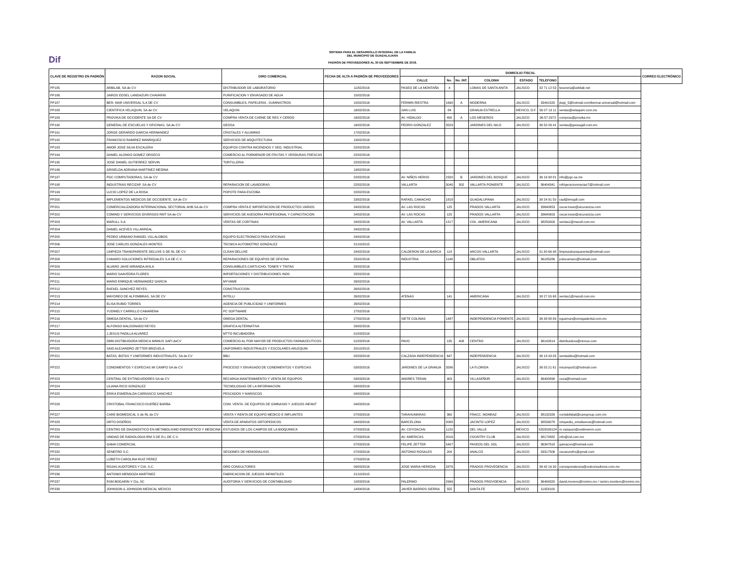Dif
SISTEMA PARA EL DESARROLLO INTEGRAL DE LA FAMILIA
DEL MUNICIPIO DE GUADALAJARA
PADRÓN DE PROVEEDORES AL 30 DE SEPTIEMBRE DE 2018.
| CLAVE DE REGISTRO EN PADRÓN | RAZON SOCIAL | GIRO COMERCIAL | FECHA DE ALTA A PADRÓN DE PROVEEDORES | DOMICILIO FISCAL | | | | | | | CORREO ELECTRÓNICO |
| --- | --- | --- | --- | --- | --- | --- | --- | --- | --- | --- | --- |
| | | | | CALLE | No. | No. INT. | COLONIA | ESTADO | TELEFONO | | |
| PP185 | ARBILAB, SA de CV | DISTRIBUIDOR DE LABORATORIO | 11/02/2016 | PASEO DE LA MONTAÑA | 4 | | LOMAS DE SANTA ANITA | JALISCO | 32 71 12 53 | tesoreria@arbilab.net | |
| PP186 | JAIROS EDSEL LANDAZURI CHAVARIN | PURIFICACION Y ENVASADO DE AGUA | 15/02/2016 | | | | | | | | |
| PP187 | BER- MAR UNIVERSAL S.A DE CV | CONSUMIBLES, PAPELERIA , SUMINISTROS | 15/02/2016 | FERMIN RIESTRA | 1690 | A | MODERNA | JALISCO | 33441520 | jluigi_5@hotmail.com/bermar.universal@hotmail.com | |
| PP188 | CIENTIFICA VELAQUIN, SA de CV | VELAQUIN | 16/02/2016 | SAN LUIS | 84 | | GRANJA ESTRELLA | MEXICO, D.F. | 56 07 13 11 | ventas@velaquim.com.mx | |
| PP189 | PROVIKA DE OCCIDENTE SA DE CV | COMPRA VENTA DE CARNE DE RES Y CERDO | 16/02/2016 | AV. HIDALGO | 495 | A | LOS MESEROS | JALISCO | 36-57-2072 | compras@provika.mx | |
| PP190 | GENERAL DE ESCUELAS Y OFICINAS, SA de CV | GEOSA | 16/02/2016 | PEDRO GONZALEZ | 3529 | | JARDINES DEL NILO | JALISCO | 36 50 26 41 | ventas@geosagdl.com.mx | |
| PP191 | JORGE GERARDO GARCIA HERNANDEZ | CRISTALES Y ALUMINIO | 17/02/2016 | | | | | | | | |
| PP192 | FRANCISCO RAMIREZ MANRIQUEZ | SERVICIOS DE ARQUITECTURA | 19/02/2016 | | | | | | | | |
| PP193 | AMOR JOSE SILVA ESCALERA | EQUIPOS CONTRA INCENDIOS Y SEG. INDUSTRIAL | 22/02/2016 | | | | | | | | |
| PP194 | DANIEL ALONSO GOMEZ OROZCO | COMERCIO AL PORMENOR DE FRUTAS Y VERDURAS FRESCAS | 22/02/2016 | | | | | | | | |
| PP195 | JOSE DANIEL GUTIERREZ SERVIN | TORTILLERIA | 22/02/2016 | | | | | | | | |
| PP196 | GRISELDA ADRIANA MARTINEZ MEDINA | | 19/02/2016 | | | | | | | | |
| PP197 | PGC COMPUTADORAS, SA de CV | | 22/02/2016 | AV. NIÑOS HEROS | 2320 | B | JARDINES DEL BOSQUE | JALISCO | 36 16 98 81 | info@pgc-sa.mx | |
| PP198 | INDUSTRIAS RECIZAP, SA de CV | REPARACION DE LAVADORAS | 22/02/2016 | VALLARTA | 3040 | 302 | VALLARTA PONIENTE | JALISCO | 36404341 | refrigeracionmacias7@hotmail.com | |
| PP199 | LUCIO LOPEZ DE LA ROSA | POPOTE PARA ESCOBA | 22/02/2016 | | | | | | | | |
| PP200 | IMPLEMENTOS MEDICOS DE OCCIDENTE, SA de CV | | 23/02/2016 | RAFAEL CAMACHO | 1818 | | GUADALUPANA | JALISCO | 38 24 91 50 | raul@imogdl.com | |
| PP201 | COMERCIALIZADORA INTERNACIONAL SECTORIAL AHB SA de CV | COMPRA VENTA E IMPORTACION DE PRODUCTOS VARIOS | 24/02/2016 | AV. LAS ROCAS | 125 | | PRADOS VALLARTA | JALISCO | 33640653 | oscar.tovar@sicuranzza.com | |
| PP202 | COMIND Y SERVICIOS DIVERSOS RMT SA de CV | SERVICIOS DE ASESORIA PROFESIONAL Y CAPACITACION | 24/02/2016 | AV. LAS ROCAS | 125 | | PRADOS VALLARTA | JALISCO | 33640653 | oscar.tovar@sicuranzza.com | |
| PP203 | MARULL S.A | VENTAS DE CORTINAS | 24/02/2016 | AV. VALLARTA | 1217 | | COL. AMERICANA | JALISCO | 38250009 | ventas1@marull.com.mx | |
| PP204 | DANIEL ACEVES VILLARREAL | | 24/02/2016 | | | | | | | | |
| PP205 | PEDRO URBANO RANGEL VILLALOBOS | EQUIPO ELECTRONICO PARA OFICINAS | 24/02/2016 | | | | | | | | |
| PP206 | JOSE CARLOS GONZALES MONTES | TECNICA AUTOMOTRIZ GONZALEZ | 21/10/2015 | | | | | | | | |
| PP207 | LIMPIEZA TRANSPARENTE DELUXE S DE RL DE CV | CLEAN DELUXE | 24/02/2016 | CALDERON DE LA BARCA | 118 | | ARCOS VALLARTA | JALISCO | 31 80 66 98 | limpiezatransparente@hotmail.com | |
| PP208 | CAMARO SOLUCIONES INTREGALES S.A DE C.V. | REPARACIONES DE EQUIPOS DE OFICINA | 25/02/2016 | INDUSTRIA | 1148 | | OBLATOS | JALISCO | 36185286 | polocamaro@hotmail.com | |
| PP209 | ALVARO JAVIE MIRANDA AVILA | CONSUMIBLES CARTUCHO, TONER Y TINTAS | 25/02/2016 | | | | | | | | |
| PP210 | MARIO SAAVEDRA FLORES | IMPORTACIONES Y DISTRIBUCIONES INDS | 25/02/2016 | | | | | | | | |
| PP211 | MARIO ENRIQUE HERNANDEZ GARCIA | MYVAME | 26/02/2016 | | | | | | | | |
| PP212 | RAFAEL SANCHEZ REYES | CONSTRUCCION | 26/02/2016 | | | | | | | | |
| PP213 | MAYOREO DE ALFOMBRAS, SA DE CV | INTELLI | 26/02/2016 | ATENAS | 141 | | AMERICANA | JALISCO | 38 27 05 68 | ventas1@marull.com.mx | |
| PP214 | ELISA RUBIO TORRES | AGENCIA DE PUBLICIDAD Y UNIFORMES | 26/02/2016 | | | | | | | | |
| PP215 | YUDINELY CARRILLO CAMARENA | PC SOFTWARE | 27/02/2016 | | | | | | | | |
| PP216 | OMEGA DENTAL, SA de CV | OMEGA DENTAL | 27/02/2016 | SIETE COLINAS | 1487 | | INDEPENDENCIA PONIENTE | JALISCO | 36 38 88 89 | eguzman@omegadental.com.mx | |
| PP217 | ALFONSO MALDONADO REYES | GRAFICA ALTERNATIVA | 29/02/2016 | | | | | | | | |
| PP218 | J.JESUS PADILLA ALVAREZ | MTTO INCUBADORA | 01/03/2016 | | | | | | | | |
| PP219 | DMN DISTIBUIDORA MEDICA NINNUS SAPI deCV | COMERCIO AL POR MAYOR DE PRODUCTOS FARMACEUTICOS | 01/03/2016 | PAVO | 135 | 408 | CENTRO | JALISCO | 36142614 | distribuidora@ninnus.com | |
| PP220 | SAID ALEJANDRO ZETTER BRIZUELA | UNIFORMES INDUSTRIALES Y ESCOLARES ARLEQUIN | 20/10/2015 | | | | | | | | |
| PP221 | BATAS, BOTAS Y UNIFORMES INDUSTRIALES, SA de CV | BBU | 02/03/2016 | CALZADA INDEPENDENCIA | 647 | | INDEPENDENCIA | JALISCO | 36 18 43 05 | ventasbbu@hotmail.com | |
| PP222 | CONDIMENTOS Y ESPECIAS MI CAMPO SA de CV | PROCESO Y ENVASADO DE CONDIMENTOS Y ESPECIAS | 03/03/2016 | JARDINES DE LA GRANJA | 3586 | | LA FLORIDA | JALISCO | 36 55 21 61 | micampo01@hotmail.com | |
| PP223 | CENTRAL DE EXTINGUIDORES SA de CV | RECARGA MANTENIMIENTO Y VENTA DE EQUIPOS | 03/03/2016 | ANDRES TERAN | 903 | | VILLASEÑOR | JALISCO | 36400898 | cexa@hotmail.com | |
| PP224 | LILIANA RICO GONZALEZ | TECNOLOGIAS DE LA INFORMACION | 03/03/2016 | | | | | | | | |
| PP225 | ERIKA ESMERALDA CARRASCO SANCHEZ | PESCADOS Y MARISCOS | 04/03/2016 | | | | | | | | |
| PP226 | CRISTOBAL FRANCISCO DUEÑEZ BARBA | COM. VENTA. DE EQUIPOS DE GIMNASIO Y JUEGOS INFANT | 04/03/2016 | | | | | | | | |
| PP227 | CARE BIOMEDICAL S de RL de CV | VENTA Y RENTA DE EQUIPO MEDICO E IMPLANTES | 07/03/2016 | TARAHUMARAS | 360 | | FRACC. MONRAZ | JALISCO | 38132326 | contabilidad@caregroup.com.mx | |
| PP228 | ORTO DISEÑOS | VENTA DE APARATOS ORTOPEDICOS | 04/03/2016 | BARCELONA | 2088 | | JACINTO LOPEZ | JALISCO | 38539078 | ortopedia_ortodisenos@hotmail.com | |
| PP229 | CENTRO DE DIAGNOSTICO EN METABOLISMO ENERGETICO Y MEDICINA | ESTUDIOS DE LOS CAMPOS DE LA BIOQUIMICA | 07/03/2016 | AV. COYOACAN | 1120 | | DEL VALLE | MEXICO | 5555599124 | m.vazquez@cedimemm.com | |
| PP230 | UNIDAD DE RADIOLOGIA IRM S DE R.L DE C.V. | | 07/03/2016 | AV. AMERICAS | 2016 | | COUNTRY CLUB | JALISCO | 38170882 | info@cid.com.mx | |
| PP231 | GAMA COMERCIAL | | 07/03/2016 | FELIPE ZETTER | 5407 | | PASEOS DEL SOL | JALISCO | 36347818 | gamacon@hotmail.com | |
| PP232 | SENEFRO S.C. | SESIONES DE HEMODIALISIS | 07/03/2016 | ANTONIO ROSALES | 204 | | ANALCO | JALISCO | 33317506 | oscarunefro@gmail.com | |
| PP233 | LIZBETH CAROLINA RUIZ PEREZ | | 07/03/2016 | | | | | | | | |
| PP235 | ROJAS AUDITORES Y CIA, S.C. | ORD CONSULTORES | 09/03/2016 | JOSE MARIA HEREDIA | 2876 | | PRADOS PROVEDENCIA | JALISCO | 36 42 16 30 | correspondencia@ordconsultores.com.mx | |
| PP236 | ANTONIO MENDOZA MARTINEZ | FABRICACION DE JUEGOS INFANTILES | 21/10/2015 | | | | | | | | |
| PP237 | RSM BOGARIN Y Cia, SC | AUDITORIA Y SERVICIOS DE CONTABILIDAD | 10/03/2016 | PALERMO | 2999 | | PRADOS PROVIDENCIA | JALISCO | 36484320 | david.moreno@rsmmx.mx / ramiro.montero@rsmmx.mx | |
| PP238 | JOHNSON & JOHNSON MEDICAL MEXICO | | 14/04/2016 | JAVIER BARROS SIERRA | 555 | | SANTA FE | MEXICO | 11058100 | | |